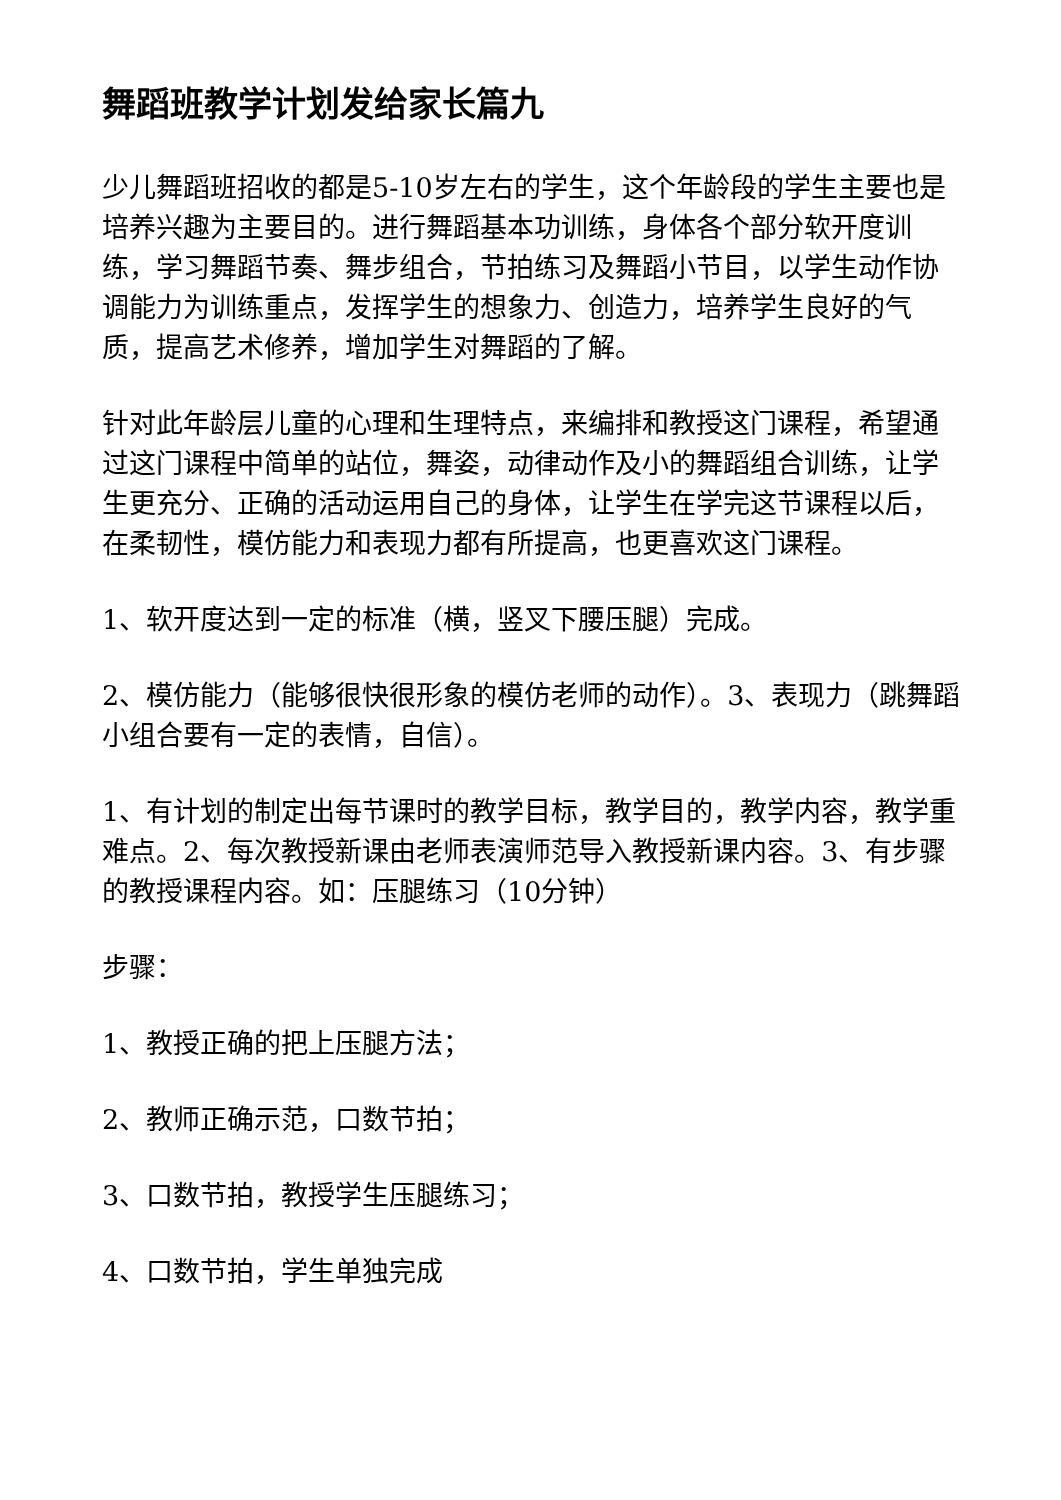舞蹈班教学计划发给家长篇九
少儿舞蹈班招收的都是5-10岁左右的学生，这个年龄段的学生主要也是培养兴趣为主要目的。进行舞蹈基本功训练，身体各个部分软开度训练，学习舞蹈节奏、舞步组合，节拍练习及舞蹈小节目，以学生动作协调能力为训练重点，发挥学生的想象力、创造力，培养学生良好的气质，提高艺术修养，增加学生对舞蹈的了解。
针对此年龄层儿童的心理和生理特点，来编排和教授这门课程，希望通过这门课程中简单的站位，舞姿，动律动作及小的舞蹈组合训练，让学生更充分、正确的活动运用自己的身体，让学生在学完这节课程以后，在柔韧性，模仿能力和表现力都有所提高，也更喜欢这门课程。
1、软开度达到一定的标准（横，竖叉下腰压腿）完成。
2、模仿能力（能够很快很形象的模仿老师的动作）。3、表现力（跳舞蹈小组合要有一定的表情，自信）。
1、有计划的制定出每节课时的教学目标，教学目的，教学内容，教学重难点。2、每次教授新课由老师表演师范导入教授新课内容。3、有步骤的教授课程内容。如：压腿练习（10分钟）
步骤：
1、教授正确的把上压腿方法；
2、教师正确示范，口数节拍；
3、口数节拍，教授学生压腿练习；
4、口数节拍，学生单独完成